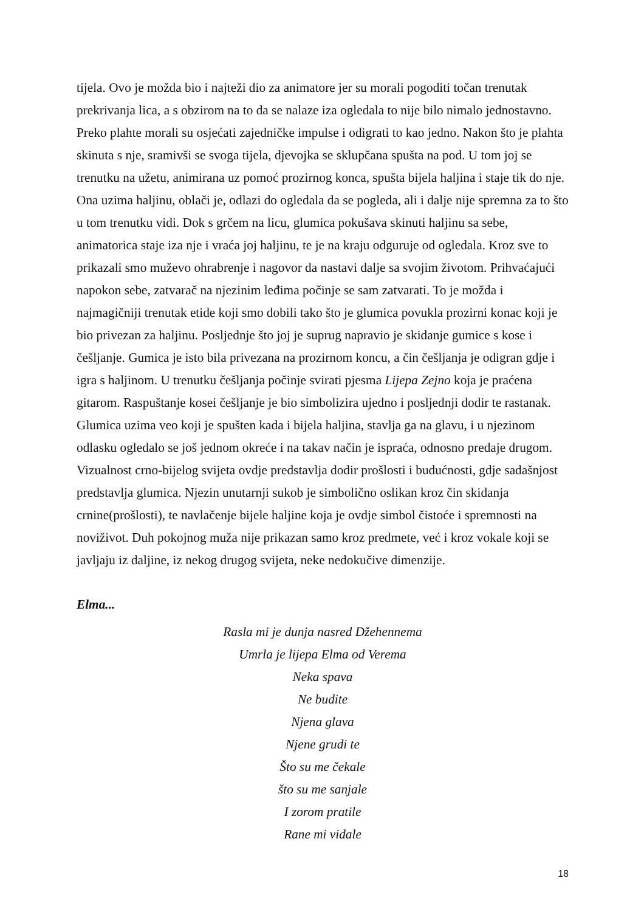tijela. Ovo je možda bio i najteži dio za animatore jer su morali pogoditi točan trenutak prekrivanja lica, a s obzirom na to da se nalaze iza ogledala to nije bilo nimalo jednostavno. Preko plahte morali su osjećati zajedničke impulse i odigrati to kao jedno. Nakon što je plahta skinuta s nje, sramivši se svoga tijela, djevojka se sklupčana spušta na pod. U tom joj se trenutku na užetu, animirana uz pomoć prozirnog konca, spušta bijela haljina i staje tik do nje. Ona uzima haljinu, oblači je, odlazi do ogledala da se pogleda, ali i dalje nije spremna za to što u tom trenutku vidi. Dok s grčem na licu, glumica pokušava skinuti haljinu sa sebe, animatorica staje iza nje i vraća joj haljinu, te je na kraju odguruje od ogledala. Kroz sve to prikazali smo muževo ohrabrenje i nagovor da nastavi dalje sa svojim životom. Prihvaćajući napokon sebe, zatvarač na njezinim leđima počinje se sam zatvarati. To je možda i najmagičniji trenutak etide koji smo dobili tako što je glumica povukla prozirni konac koji je bio privezan za haljinu. Posljednje što joj je suprug napravio je skidanje gumice s kose i češljanje. Gumica je isto bila privezana na prozirnom koncu, a čin češljanja je odigran gdje i igra s haljinom. U trenutku češljanja počinje svirati pjesma Lijepa Zejno koja je praćena gitarom. Raspuštanje kosei češljanje je bio simbolizira ujedno i posljednji dodir te rastanak. Glumica uzima veo koji je spušten kada i bijela haljina, stavlja ga na glavu, i u njezinom odlasku ogledalo se još jednom okreće i na takav način je ispraća, odnosno predaje drugom. Vizualnost crno-bijelog svijeta ovdje predstavlja dodir prošlosti i budućnosti, gdje sadašnjost predstavlja glumica. Njezin unutarnji sukob je simbolično oslikan kroz čin skidanja crnine(prošlosti), te navlačenje bijele haljine koja je ovdje simbol čistoće i spremnosti na noviživot. Duh pokojnog muža nije prikazan samo kroz predmete, već i kroz vokale koji se javljaju iz daljine, iz nekog drugog svijeta, neke nedokučive dimenzije.
Elma...
Rasla mi je dunja nasred Džehennema
Umrla je lijepa Elma od Verema
Neka spava
Ne budite
Njena glava
Njene grudi te
Što su me čekale
što su me sanjale
I zorom pratile
Rane mi vidale
18